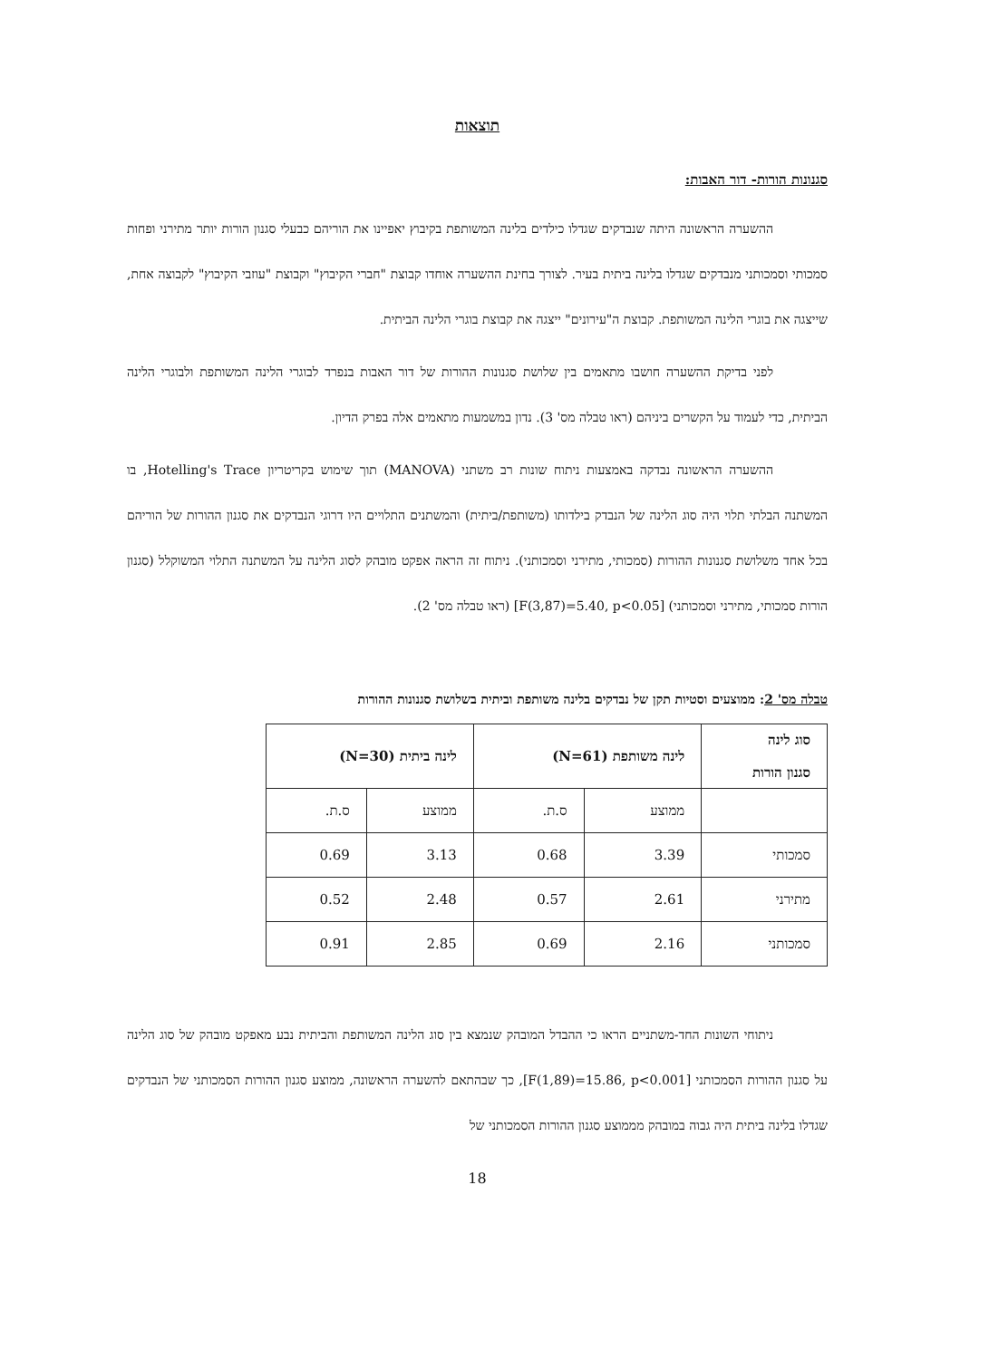תוצאות
סגנונות הורות- דור האבות:
ההשערה הראשונה היתה שנבדקים שגדלו כילדים בלינה המשותפת בקיבוץ יאפיינו את הוריהם כבעלי סגנון הורות יותר מתירני ופחות סמכותי וסמכותני מנבדקים שגדלו בלינה ביתית בעיר. לצורך בחינת ההשערה אוחדו קבוצת "חברי הקיבוץ" וקבוצת "עוזבי הקיבוץ" לקבוצה אחת, שייצגה את בוגרי הלינה המשותפת. קבוצת ה"עירונים" ייצגה את קבוצת בוגרי הלינה הביתית.
לפני בדיקת ההשערה חושבו מתאמים בין שלושת סגנונות ההורות של דור האבות בנפרד לבוגרי הלינה המשותפת ולבוגרי הלינה הביתית, כדי לעמוד על הקשרים ביניהם (ראו טבלה מס' 3). נדון במשמעות מתאמים אלה בפרק הדיון.
ההשערה הראשונה נבדקה באמצעות ניתוח שונות רב משתני (MANOVA) תוך שימוש בקריטריון Hotelling's Trace, בו המשתנה הבלתי תלוי היה סוג הלינה של הנבדק בילדותו (משותפת/ביתית) והמשתנים התלויים היו דרוגי הנבדקים את סגנון ההורות של הוריהם בכל אחד משלושת סגנונות ההורות (סמכותי, מתירני וסמכותני). ניתוח זה הראה אפקט מובהק לסוג הלינה על המשתנה התלוי המשוקלל (סגנון הורות סמכותי, מתירני וסמכותני) [F(3,87)=5.40, p<0.05] (ראו טבלה מס' 2).
טבלה מס' 2: ממוצעים וסטיות תקן של נבדקים בלינה משותפת וביתית בשלושת סגנונות ההורות
| סוג לינה סגנון הורות | לינה משותפת (N=61) | | לינה ביתית (N=30) | |
| --- | --- | --- | --- | --- |
| | ממוצע | ס.ת. | ממוצע | ס.ת. |
| סמכותי | 3.39 | 0.68 | 3.13 | 0.69 |
| מתירני | 2.61 | 0.57 | 2.48 | 0.52 |
| סמכותני | 2.16 | 0.69 | 2.85 | 0.91 |
ניתוחי השונות החד-משתניים הראו כי ההבדל המובהק שנמצא בין סוג הלינה המשותפת והביתית נבע מאפקט מובהק של סוג הלינה על סגנון ההורות הסמכותני [F(1,89)=15.86, p<0.001], כך שבהתאם להשערה הראשונה, ממוצע סגנון ההורות הסמכותני של הנבדקים שגדלו בלינה ביתית היה גבוה במובהק מממוצע סגנון ההורות הסמכותני של
18